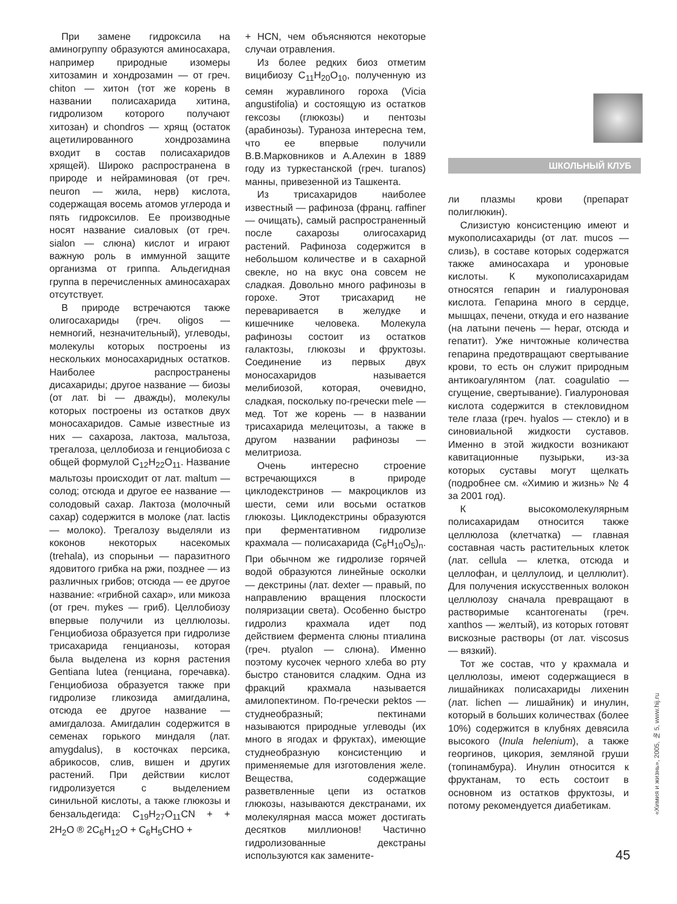При замене гидроксила на аминогруппу образуются аминосахара, например природные изомеры хитозамин и хондрозамин — от греч. chiton — хитон (тот же корень в названии полисахарида хитина, гидролизом которого получают хитозан) и chondros — хрящ (остаток ацетилированного хондрозамина входит в состав полисахаридов хрящей). Широко распространена в природе и нейраминовая (от греч. neuron — жила, нерв) кислота, содержащая восемь атомов углерода и пять гидроксилов. Ее производные носят название сиаловых (от греч. sialon — слюна) кислот и играют важную роль в иммунной защите организма от гриппа. Альдегидная группа в перечисленных аминосахарах отсутствует.
В природе встречаются также олигосахариды (греч. oligos — немногий, незначительный), углеводы, молекулы которых построены из нескольких моносахаридных остатков. Наиболее распространены дисахариды; другое название — биозы (от лат. bi — дважды), молекулы которых построены из остатков двух моносахаридов. Самые известные из них — сахароза, лактоза, мальтоза, трегалоза, целлобиоза и генциобиоза с общей формулой C<sub>12</sub>H<sub>22</sub>O<sub>11</sub>. Название мальтозы происходит от лат. maltum — солод; отсюда и другое ее название — солодовый сахар. Лактоза (молочный сахар) содержится в молоке (лат. lactis — молоко). Трегалозу выделяли из коконов некоторых насекомых (trehala), из спорыньи — паразитного ядовитого грибка на ржи, позднее — из различных грибов; отсюда — ее другое название: «грибной сахар», или микоза (от греч. mykes — гриб). Целлобиозу впервые получили из целлюлозы. Генциобиоза образуется при гидролизе трисахарида генцианозы, которая была выделена из корня растения Gentiana lutea (генциана, горечавка). Генциобиоза образуется также при гидролизе гликозида амигдалина, отсюда ее другое название — амигдалоза. Амигдалин содержится в семенах горького миндаля (лат. amygdalus), в косточках персика, абрикосов, слив, вишен и других растений. При действии кислот гидролизуется с выделением синильной кислоты, а также глюкозы и бензальдегида: C<sub>19</sub>H<sub>27</sub>O<sub>11</sub>CN + + 2H<sub>2</sub>O ® 2C<sub>6</sub>H<sub>12</sub>O + C<sub>6</sub>H<sub>5</sub>CHO +
+ HCN, чем объясняются некоторые случаи отравления.
Из более редких биоз отметим вицибиозу C<sub>11</sub>H<sub>20</sub>O<sub>10</sub>, полученную из семян журавлиного гороха (Vicia angustifolia) и состоящую из остатков гексозы (глюкозы) и пентозы (арабинозы). Тураноза интересна тем, что ее впервые получили В.В.Марковников и А.Алехин в 1889 году из туркестанской (греч. turanos) манны, привезенной из Ташкента.
Из трисахаридов наиболее известный — рафиноза (франц. raffiner — очищать), самый распространенный после сахарозы олигосахарид растений. Рафиноза содержится в небольшом количестве и в сахарной свекле, но на вкус она совсем не сладкая. Довольно много рафинозы в горохе. Этот трисахарид не переваривается в желудке и кишечнике человека. Молекула рафинозы состоит из остатков галактозы, глюкозы и фруктозы. Соединение из первых двух моносахаридов называется мелибиозой, которая, очевидно, сладкая, поскольку по-гречески mele — мед. Тот же корень — в названии трисахарида мелецитозы, а также в другом названии рафинозы — мелитриоза.
Очень интересно строение встречающихся в природе циклодекстринов — макроциклов из шести, семи или восьми остатков глюкозы. Циклодекстрины образуются при ферментативном гидролизе крахмала — полисахарида (C<sub>6</sub>H<sub>10</sub>O<sub>5</sub>)<sub>n</sub>. При обычном же гидролизе горячей водой образуются линейные осколки — декстрины (лат. dexter — правый, по направлению вращения плоскости поляризации света). Особенно быстро гидролиз крахмала идет под действием фермента слюны птиалина (греч. ptyalon — слюна). Именно поэтому кусочек черного хлеба во рту быстро становится сладким. Одна из фракций крахмала называется амилопектином. По-гречески pektos — студнеобразный; пектинами называются природные углеводы (их много в ягодах и фруктах), имеющие студнеобразную консистенцию и применяемые для изготовления желе. Вещества, содержащие разветвленные цепи из остатков глюкозы, называются декстранами, их молекулярная масса может достигать десятков миллионов! Частично гидролизованные декстраны используются как замените-
ШКОЛЬНЫЙ КЛУБ
ли плазмы крови (препарат полиглюкин).
Слизистую консистенцию имеют и мукополисахариды (от лат. mucos — слизь), в составе которых содержатся также аминосахара и уроновые кислоты. К мукополисахаридам относятся гепарин и гиалуроновая кислота. Гепарина много в сердце, мышцах, печени, откуда и его название (на латыни печень — hepar, отсюда и гепатит). Уже ничтожные количества гепарина предотвращают свертывание крови, то есть он служит природным антикоагулянтом (лат. coagulatio — сгущение, свертывание). Гиалуроновая кислота содержится в стекловидном теле глаза (греч. hyalos — стекло) и в синовиальной жидкости суставов. Именно в этой жидкости возникают кавитационные пузырьки, из-за которых суставы могут щелкать (подробнее см. «Химию и жизнь» № 4 за 2001 год).
К высокомолекулярным полисахаридам относится также целлюлоза (клетчатка) — главная составная часть растительных клеток (лат. cellula — клетка, отсюда и целлофан, и целлулоид, и целлюлит). Для получения искусственных волокон целлюлозу сначала превращают в растворимые ксантогенаты (греч. xanthos — желтый), из которых готовят вискозные растворы (от лат. viscosus — вязкий).
Тот же состав, что у крахмала и целлюлозы, имеют содержащиеся в лишайниках полисахариды лихенин (лат. lichen — лишайник) и инулин, который в больших количествах (более 10%) содержится в клубнях девясила высокого (Inula helenium), а также георгинов, цикория, земляной груши (топинамбура). Инулин относится к фруктанам, то есть состоит в основном из остатков фруктозы, и потому рекомендуется диабетикам.
45
«Химия и жизнь», 2005, № 5, www.hij.ru